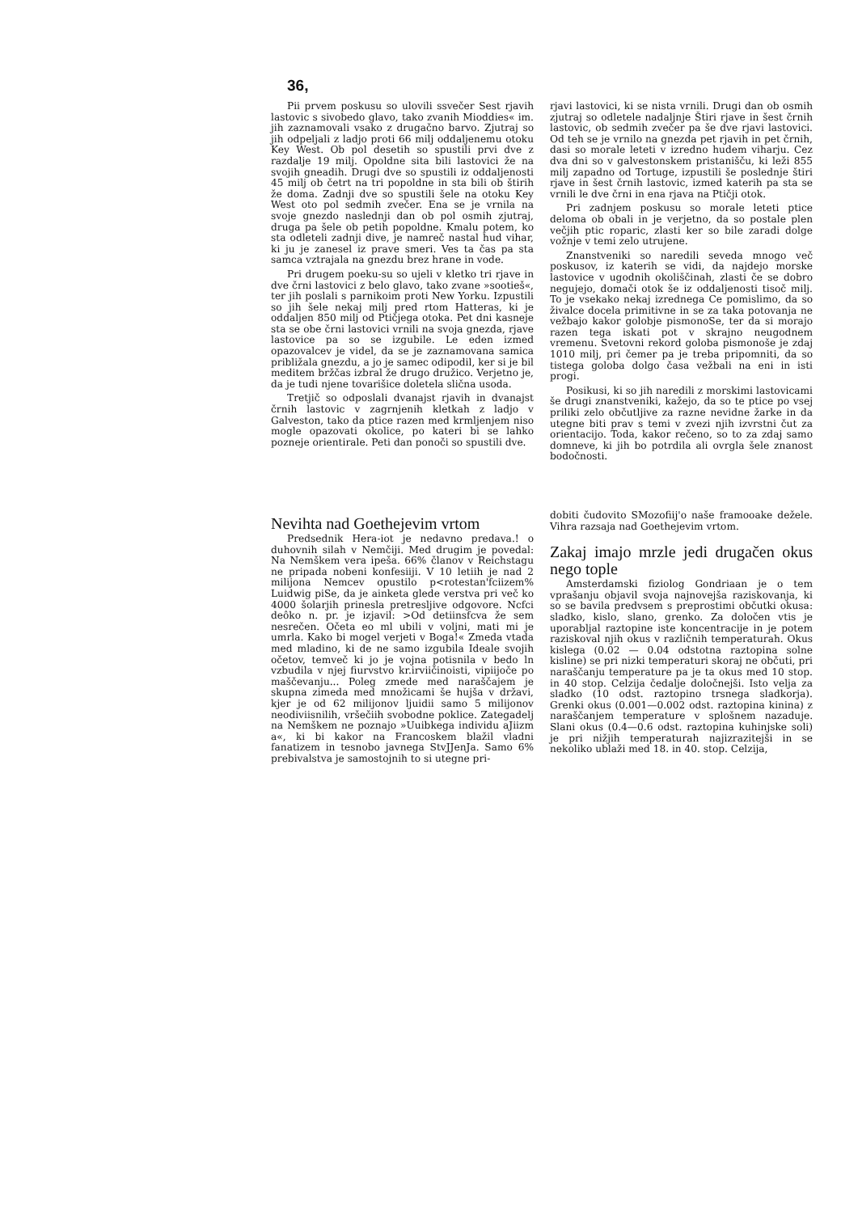36,
Pii prvem poskusu so ulovili ssvečer Sest rjavih lastovic s sivobedo glavo, tako zvanih Mioddies« im. jih zaznamovali vsako z drugačno barvo. Zjutraj so jih odpeljali z ladjo proti 66 milj oddaljenemu otoku Key West. Ob pol desetih so spustili prvi dve z razdalje 19 milj. Opoldne sita bili lastovici že na svojih gneadih. Drugi dve so spustili iz oddaljenosti 45 milj ob četrt na tri popoldne in sta bili ob štirih že doma. Zadnji dve so spustili šele na otoku Key West oto pol sedmih zvečer. Ena se je vrnila na svoje gnezdo naslednji dan ob pol osmih zjutraj, druga pa šele ob petih popoldne. Kmalu potem, ko sta odleteli zadnji dive, je namreč nastal hud vihar, ki ju je zanesel iz prave smeri. Ves ta čas pa sta samca vztrajala na gnezdu brez hrane in vode.
Pri drugem poeku-su so ujeli v kletko tri rjave in dve črni lastovici z belo glavo, tako zvane »sootieš«, ter jih poslali s parnikoim proti New Yorku. Izpustili so jih šele nekaj milj pred rtom Hatteras, ki je oddaljen 850 milj od Ptičjega otoka. Pet dni kasneje sta se obe črni lastovici vrnili na svoja gnezda, rjave lastovice pa so se izgubile. Le eden izmed opazovalcev je videl, da se je zaznamovana samica približala gnezdu, a jo je samec odipodil, ker si je bil meditem bržčas izbral že drugo družico. Verjetno je, da je tudi njene tovarišice doletela slična usoda.
Tretjič so odposlali dvanajst rjavih in dvanajst črnih lastovic v zagrnjenih kletkah z ladjo v Galveston, tako da ptice razen med krmljenjem niso mogle opazovati okolice, po kateri bi se lahko pozneje orientirale. Peti dan ponoči so spustili dve.
rjavi lastovici, ki se nista vrnili. Drugi dan ob osmih zjutraj so odletele nadaljnje Štiri rjave in šest črnih lastovic, ob sedmih zvečer pa še dve rjavi lastovici. Od teh se je vrnilo na gnezda pet rjavih in pet črnih, dasi so morale leteti v izredno hudem viharju. Cez dva dni so v galvestonskem pristanišču, ki leži 855 milj zapadno od Tortuge, izpustili še poslednje štiri rjave in šest črnih lastovic, izmed katerih pa sta se vrnili le dve črni in ena rjava na Ptičji otok.
Pri zadnjem poskusu so morale leteti ptice deloma ob obali in je verjetno, da so postale plen večjih ptic roparic, zlasti ker so bile zaradi dolge vožnje v temi zelo utrujene.
Znanstveniki so naredili seveda mnogo več poskusov, iz katerih se vidi, da najdejo morske lastovice v ugodnih okoliščinah, zlasti če se dobro negujejo, domači otok še iz oddaljenosti tisoč milj. To je vsekako nekaj izrednega Ce pomislimo, da so živalce docela primitivne in se za taka potovanja ne vežbajo kakor golobje pismonoSe, ter da si morajo razen tega iskati pot v skrajno neugodnem vremenu. Svetovni rekord goloba pismonoše je zdaj 1010 milj, pri čemer pa je treba pripomniti, da so tistega goloba dolgo časa vežbali na eni in isti progi.
Posikusi, ki so jih naredili z morskimi lastovicami še drugi znanstveniki, kažejo, da so te ptice po vsej priliki zelo občutljive za razne nevidne žarke in da utegne biti prav s temi v zvezi njih izvrstni čut za orientacijo. Toda, kakor rečeno, so to za zdaj samo domneve, ki jih bo potrdila ali ovrgla šele znanost bodočnosti.
Nevihta nad Goethejevim vrtom
Predsednik Hera-iot je nedavno predava.! o duhovnih silah v Nemčiji. Med drugim je povedal: Na Nemškem vera ipeša. 66% članov v Reichstagu ne pripada nobeni konfesiiji. V 10 letiih je nad 2 milijona Nemcev opustilo p<rotestan'fciizem% Luidwig piSe, da je ainketa glede verstva pri več ko 4000 šolarjih prinesla pretresljive odgovore. Ncfci deôko n. pr. je izjavil: >Od detiinsfcva že sem nesrečen. Očeta eo ml ubili v voljni, mati mi je umrla. Kako bi mogel verjeti v Boga!« Zmeda vtada med mladino, ki de ne samo izgubila Ideale svojih očetov, temveč ki jo je vojna potisnila v bedo ln vzbudila v njej fiurvstvo kr.irviičinoisti, vipiijoče po maščevanju... Poleg zmede med naraščajem je skupna zimeda med množicami še hujša v državi, kjer je od 62 milijonov ljuidii samo 5 milijonov neodiviisnilih, vršečiih svobodne poklice. Zategadelj na Nemškem ne poznajo »Uuibkega individu aJiizm a«, ki bi kakor na Francoskem blažil vladni fanatizem in tesnobo javnega StvJJenJa. Samo 6% prebivalstva je samostojnih to si utegne pri-
dobiti čudovito SMozofiij'o naše framooake dežele. Vihra razsaja nad Goethejevim vrtom.
Zakaj imajo mrzle jedi drugačen okus nego tople
Amsterdamski fiziolog Gondriaan je o tem vprašanju objavil svoja najnovejša raziskovanja, ki so se bavila predvsem s preprostimi občutki okusa: sladko, kislo, slano, grenko. Za določen vtis je uporabljal raztopine iste koncentracije in je potem raziskoval njih okus v različnih temperaturah. Okus kislega (0.02 — 0.04 odstotna raztopina solne kisline) se pri nizki temperaturi skoraj ne občuti, pri naraščanju temperature pa je ta okus med 10 stop. in 40 stop. Celzija čedalje določnejši. Isto velja za sladko (10 odst. raztopino trsnega sladkorja). Grenki okus (0.001—0.002 odst. raztopina kinina) z naraščanjem temperature v splošnem nazaduje. Slani okus (0.4—0.6 odst. raztopina kuhinjske soli) je pri nižjih temperaturah najizrazitejši in se nekoliko ublaži med 18. in 40. stop. Celzija,